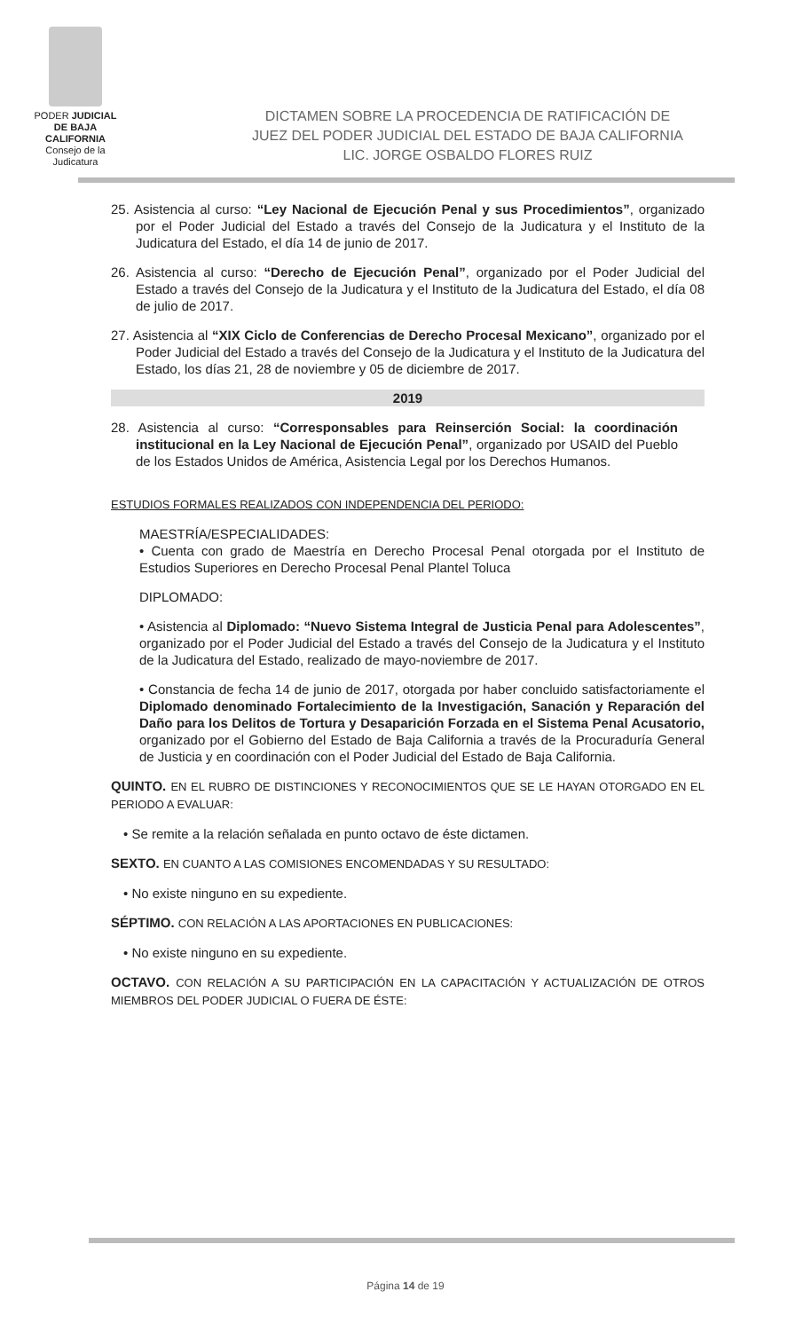PODER JUDICIAL
DE BAJA CALIFORNIA
Consejo de la Judicatura
DICTAMEN SOBRE LA PROCEDENCIA DE RATIFICACIÓN DE
JUEZ DEL PODER JUDICIAL DEL ESTADO DE BAJA CALIFORNIA
LIC. JORGE OSBALDO FLORES RUIZ
25. Asistencia al curso: “Ley Nacional de Ejecución Penal y sus Procedimientos”, organizado por el Poder Judicial del Estado a través del Consejo de la Judicatura y el Instituto de la Judicatura del Estado, el día 14 de junio de 2017.
26. Asistencia al curso: “Derecho de Ejecución Penal”, organizado por el Poder Judicial del Estado a través del Consejo de la Judicatura y el Instituto de la Judicatura del Estado, el día 08 de julio de 2017.
27. Asistencia al “XIX Ciclo de Conferencias de Derecho Procesal Mexicano”, organizado por el Poder Judicial del Estado a través del Consejo de la Judicatura y el Instituto de la Judicatura del Estado, los días 21, 28 de noviembre y 05 de diciembre de 2017.
2019
28. Asistencia al curso: “Corresponsables para Reinserción Social: la coordinación institucional en la Ley Nacional de Ejecución Penal”, organizado por USAID del Pueblo de los Estados Unidos de América, Asistencia Legal por los Derechos Humanos.
ESTUDIOS FORMALES REALIZADOS CON INDEPENDENCIA DEL PERIODO:
MAESTRÍA/ESPECIALIDADES:
• Cuenta con grado de Maestría en Derecho Procesal Penal otorgada por el Instituto de Estudios Superiores en Derecho Procesal Penal Plantel Toluca
DIPLOMADO:
• Asistencia al Diplomado: “Nuevo Sistema Integral de Justicia Penal para Adolescentes”, organizado por el Poder Judicial del Estado a través del Consejo de la Judicatura y el Instituto de la Judicatura del Estado, realizado de mayo-noviembre de 2017.
• Constancia de fecha 14 de junio de 2017, otorgada por haber concluido satisfactoriamente el Diplomado denominado Fortalecimiento de la Investigación, Sanación y Reparación del Daño para los Delitos de Tortura y Desaparición Forzada en el Sistema Penal Acusatorio, organizado por el Gobierno del Estado de Baja California a través de la Procuraduría General de Justicia y en coordinación con el Poder Judicial del Estado de Baja California.
QUINTO. EN EL RUBRO DE DISTINCIONES Y RECONOCIMIENTOS QUE SE LE HAYAN OTORGADO EN EL PERIODO A EVALUAR:
• Se remite a la relación señalada en punto octavo de éste dictamen.
SEXTO. EN CUANTO A LAS COMISIONES ENCOMENDADAS Y SU RESULTADO:
• No existe ninguno en su expediente.
SÉPTIMO. CON RELACIÓN A LAS APORTACIONES EN PUBLICACIONES:
• No existe ninguno en su expediente.
OCTAVO. CON RELACIÓN A SU PARTICIPACIÓN EN LA CAPACITACIÓN Y ACTUALIZACIÓN DE OTROS MIEMBROS DEL PODER JUDICIAL O FUERA DE ÉSTE:
Página 14 de 19